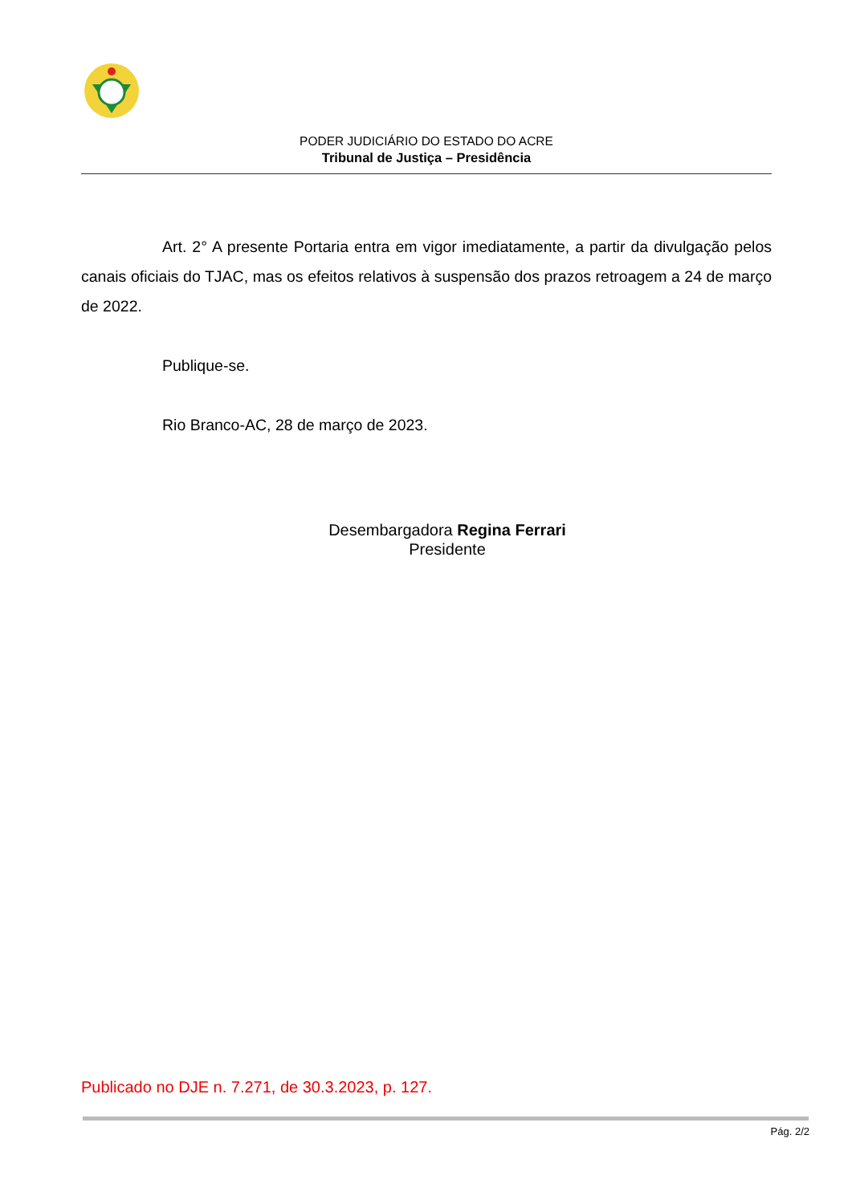PODER JUDICIÁRIO DO ESTADO DO ACRE
Tribunal de Justiça – Presidência
Art. 2° A presente Portaria entra em vigor imediatamente, a partir da divulgação pelos canais oficiais do TJAC, mas os efeitos relativos à suspensão dos prazos retroagem a 24 de março de 2022.
Publique-se.
Rio Branco-AC, 28 de março de 2023.
Desembargadora Regina Ferrari
Presidente
Publicado no DJE n. 7.271, de 30.3.2023, p. 127.
Pág. 2/2